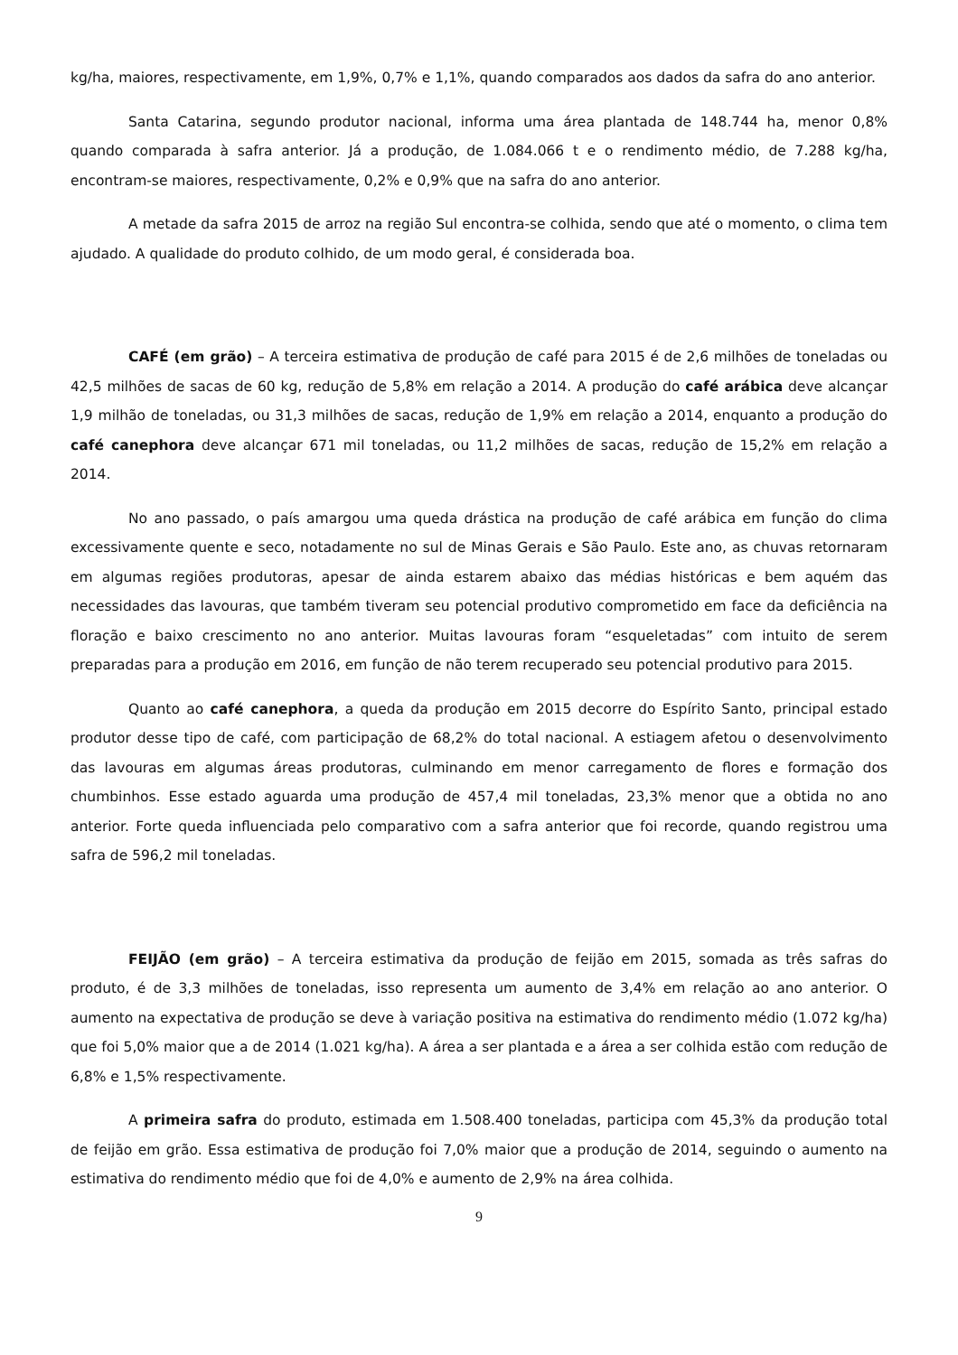kg/ha, maiores, respectivamente, em 1,9%, 0,7% e 1,1%, quando comparados aos dados da safra do ano anterior.
Santa Catarina, segundo produtor nacional, informa uma área plantada de 148.744 ha, menor 0,8% quando comparada à safra anterior. Já a produção, de 1.084.066 t e o rendimento médio, de 7.288 kg/ha, encontram-se maiores, respectivamente, 0,2% e 0,9% que na safra do ano anterior.
A metade da safra 2015 de arroz na região Sul encontra-se colhida, sendo que até o momento, o clima tem ajudado. A qualidade do produto colhido, de um modo geral, é considerada boa.
CAFÉ (em grão) – A terceira estimativa de produção de café para 2015 é de 2,6 milhões de toneladas ou 42,5 milhões de sacas de 60 kg, redução de 5,8% em relação a 2014. A produção do café arábica deve alcançar 1,9 milhão de toneladas, ou 31,3 milhões de sacas, redução de 1,9% em relação a 2014, enquanto a produção do café canephora deve alcançar 671 mil toneladas, ou 11,2 milhões de sacas, redução de 15,2% em relação a 2014.
No ano passado, o país amargou uma queda drástica na produção de café arábica em função do clima excessivamente quente e seco, notadamente no sul de Minas Gerais e São Paulo. Este ano, as chuvas retornaram em algumas regiões produtoras, apesar de ainda estarem abaixo das médias históricas e bem aquém das necessidades das lavouras, que também tiveram seu potencial produtivo comprometido em face da deficiência na floração e baixo crescimento no ano anterior. Muitas lavouras foram “esqueletadas” com intuito de serem preparadas para a produção em 2016, em função de não terem recuperado seu potencial produtivo para 2015.
Quanto ao café canephora, a queda da produção em 2015 decorre do Espírito Santo, principal estado produtor desse tipo de café, com participação de 68,2% do total nacional. A estiagem afetou o desenvolvimento das lavouras em algumas áreas produtoras, culminando em menor carregamento de flores e formação dos chumbinhos. Esse estado aguarda uma produção de 457,4 mil toneladas, 23,3% menor que a obtida no ano anterior. Forte queda influenciada pelo comparativo com a safra anterior que foi recorde, quando registrou uma safra de 596,2 mil toneladas.
FEIJÃO (em grão) – A terceira estimativa da produção de feijão em 2015, somada as três safras do produto, é de 3,3 milhões de toneladas, isso representa um aumento de 3,4% em relação ao ano anterior. O aumento na expectativa de produção se deve à variação positiva na estimativa do rendimento médio (1.072 kg/ha) que foi 5,0% maior que a de 2014 (1.021 kg/ha). A área a ser plantada e a área a ser colhida estão com redução de 6,8% e 1,5% respectivamente.
A primeira safra do produto, estimada em 1.508.400 toneladas, participa com 45,3% da produção total de feijão em grão. Essa estimativa de produção foi 7,0% maior que a produção de 2014, seguindo o aumento na estimativa do rendimento médio que foi de 4,0% e aumento de 2,9% na área colhida.
9